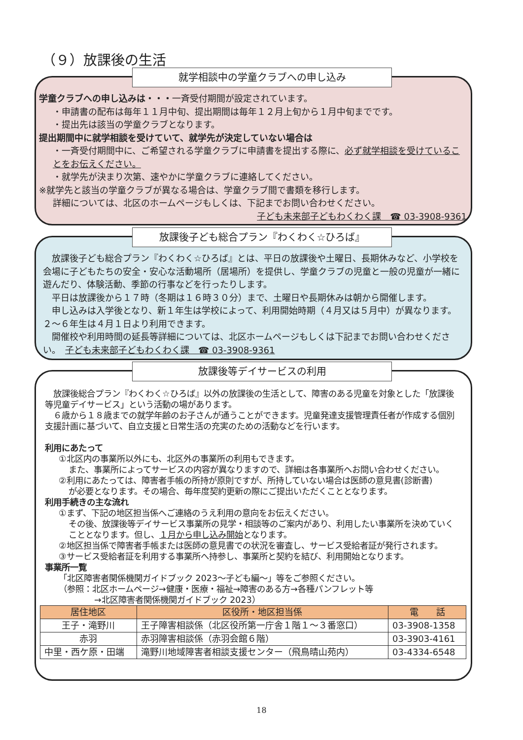（９）放課後の生活
就学相談中の学童クラブへの申し込み
学童クラブへの申し込みは・・・一斉受付期間が設定されています。
・申請書の配布は毎年１１月中旬、提出期間は毎年１２月上旬から１月中旬までです。
・提出先は該当の学童クラブとなります。
提出期間中に就学相談を受けていて、就学先が決定していない場合は
・一斉受付期間中に、ご希望される学童クラブに申請書を提出する際に、必ず就学相談を受けていることをお伝えください。
・就学先が決まり次第、速やかに学童クラブに連絡してください。
※就学先と該当の学童クラブが異なる場合は、学童クラブ間で書類を移行します。
詳細については、北区のホームページもしくは、下記までお問い合わせください。
子ども未来部子どもわくわく課　☎ 03-3908-9361
放課後子ども総合プラン『わくわく☆ひろば』
　放課後子ども総合プラン『わくわく☆ひろば』とは、平日の放課後や土曜日、長期休みなど、小学校を会場に子どもたちの安全・安心な活動場所（居場所）を提供し、学童クラブの児童と一般の児童が一緒に遊んだり、体験活動、季節の行事などを行ったりします。
　平日は放課後から１７時（冬期は１６時３０分）まで、土曜日や長期休みは朝から開催します。
　申し込みは入学後となり、新１年生は学校によって、利用開始時期（４月又は５月中）が異なります。２～６年生は４月１日より利用できます。
　開催校や利用時間の延長等詳細については、北区ホームページもしくは下記までお問い合わせください。　子ども未来部子どもわくわく課　☎ 03-3908-9361
放課後等デイサービスの利用
　放課後総合プラン『わくわく☆ひろば』以外の放課後の生活として、障害のある児童を対象とした「放課後等児童デイサービス」という活動の場があります。
　６歳から１８歳までの就学年齢のお子さんが通うことができます。児童発達支援管理責任者が作成する個別支援計画に基づいて、自立支援と日常生活の充実のための活動などを行います。
利用にあたって
①北区内の事業所以外にも、北区外の事業所の利用もできます。
また、事業所によってサービスの内容が異なりますので、詳細は各事業所へお問い合わせください。
②利用にあたっては、障害者手帳の所持が原則ですが、所持していない場合は医師の意見書(診断書)
が必要となります。その場合、毎年度契約更新の際にご提出いただくこととなります。
利用手続きの主な流れ
①まず、下記の地区担当係へご連絡のうえ利用の意向をお伝えください。
その後、放課後等デイサービス事業所の見学・相談等のご案内があり、利用したい事業所を決めていくこととなります。但し、１月から申し込み開始となります。
②地区担当係で障害者手帳または医師の意見書での状況を審査し、サービス受給者証が発行されます。
③サービス受給者証を利用する事業所へ持参し、事業所と契約を結び、利用開始となります。
事業所一覧
「北区障害者関係機関ガイドブック 2023～子ども編～」等をご参照ください。
（参照：北区ホームページ→健康・医療・福祉→障害のある方→各種パンフレット等
→北区障害者関係機関ガイドブック 2023）
| 居住地区 | 区役所・地区担当係 | 電 話 |
| --- | --- | --- |
| 王子・滝野川 | 王子障害相談係（北区役所第一庁舎１階１～３番窓口） | 03-3908-1358 |
| 赤羽 | 赤羽障害相談係（赤羽会館６階） | 03-3903-4161 |
| 中里・西ケ原・田端 | 滝野川地域障害者相談支援センター（飛鳥晴山苑内） | 03-4334-6548 |
18